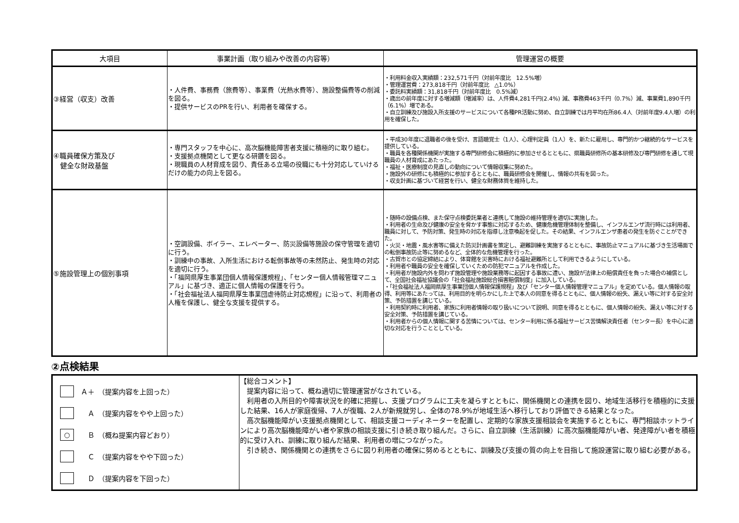| 大項目 | 事業計画（取り組みや改善の内容等） | 管理運営の概要 |
| --- | --- | --- |
| ③経営（収支）改善 | ・人件費、事務費（旅費等）、事業費（光熱水費等）、施設整備費等の削減を図る。 ・提供サービスのPRを行い、利用者を確保する。 | ・利用料金収入実績額：232,571千円（対前年度比 12.5%増） ・管理運営費：273,818千円（対前年度比 △1.0%） ・委託料実績額：31,818千円（対前年度比 0.5%減） ・歳出の前年度に対する増減額（増減率）は、人件費4,281千円(2.4%) 減、事務費463千円（0.7%）減、事業費1,890千円（6.1%）増である。 ・自立訓練及び施設入所支援のサービスについて各種PR活動に努め、自立訓練では月平均在所86.4人（対前年度9.4人増）の利用を確保した。 |
| ④職員確保方策及び 健全な財政基盤 | ・専門スタッフを中心に、高次脳機能障害者支援に積極的に取り組む。 ・支援拠点機関として更なる研鑽を図る。 ・現職員の人材育成を図り、責任ある立場の役職にも十分対応していけるだけの能力の向上を図る。 | ・平成30年度に退職者の後を受け、言語聴覚士（1人）、心理判定員（1人）を、新たに雇用し、専門的かつ継続的なサービスを提供している。 ・職員を各種関係機関が実施する専門研修会に積極的に参加させるとともに、県職員研修所の基本研修及び専門研修を通して現職員の人材育成にあたった。 ・福祉・医療制度の見直しの動向について情報収集に努めた。 ・施設外の研修にも積極的に参加するとともに、職員研修会を開催し、情報の共有を図った。 ・収支計画に基づいて経営を行い、健全な財務体質を維持した。 |
| ⑤施設管理上の個別事項 | ・空調設備、ボイラー、エレベーター、防災設備等施設の保守管理を適切に行う。 ・訓練中の事故、入所生活における転倒事故等の未然防止、発生時の対応を適切に行う。 ・「福岡県厚生事業団個人情報保護規程」、「センター個人情報管理マニュアル」に基づき、適正に個人情報の保護を行う。 ・「社会福祉法人福岡県厚生事業団虐待防止対応規程」に沿って、利用者の人権を保護し、健全な支援を提供する。 | ・随時の設備点検、また保守点検委託業者と連携して施設の維持管理を適切に実施した。 ・利用者の生命及び健康の安全を脅かす事態に対応するため、健康危機管理体制を整備し、インフルエンザ流行時には利用者、職員に対して、予防対策、発生時の対応を指導し注意喚起を促した。その結果、インフルエンザ患者の発生を防ぐことができた。 ・火災・地震・風水害等に備えた防災計画書を策定し、避難訓練を実施するとともに、事故防止マニュアルに基づき生活場面での転倒事故防止等に努めるなど、全体的な危機管理を行った。 ・古賀市との協定締結により、体育館を災害時における福祉避難所として利用できるようにしている。 ・利用者や職員の安全を確保していくための防犯マニュアルを作成した。 ・利用者が施設内外を問わず施設管理や施設業務等に起因する事故に遭い、施設が法律上の賠償責任を負った場合の補償として、全国社会福祉協議会の「社会福祉施設総合損害賠償制度」に加入している。 ・「社会福祉法人福岡県厚生事業団個人情報保護規程」及び「センター個人情報管理マニュアル」を定めている。個人情報の取得、利用等にあたっては、利用目的を明らかにした上で本人の同意を得るとともに、個人情報の紛失、漏えい等に対する安全対策、予防措置を講じている。 ・利用契約時に利用者、家族に利用者情報の取り扱いについて説明、同意を得るとともに、個人情報の紛失、漏えい等に対する安全対策、予防措置を講じている。 ・利用者からの個人情報に関する苦情については、センター利用に係る福祉サービス苦情解決責任者（センター長）を中心に適切な対応を行うこととしている。 |
②点検結果
| Ａ＋ （提案内容を上回った） Ａ （提案内容をやや上回った） ○ Ｂ （概ね提案内容どおり） Ｃ （提案内容をやや下回った） Ｄ （提案内容を下回った） | 【総合コメント】 提案内容に沿って、概ね適切に管理運営がなされている。 利用者の入所目的や障害状況を的確に把握し、支援プログラムに工夫を凝らすとともに、関係機関との連携を図り、地域生活移行を積極的に支援した結果、16人が家庭復帰、7人が復職、2人が新規就労し、全体の78.9%が地域生活へ移行しており評価できる結果となった。 高次脳機能障がい支援拠点機関として、相談支援コーディネーターを配置し、定期的な家族支援相談会を実施するとともに、専門相談ホットラインにより高次脳機能障がい者や家族の相談支援に引き続き取り組んだ。さらに、自立訓練（生活訓練）に高次脳機能障がい者、発達障がい者を積極的に受け入れ、訓練に取り組んだ結果、利用者の増につながった。 引き続き、関係機関との連携をさらに図り利用者の確保に努めるとともに、訓練及び支援の質の向上を目指して施設運営に取り組む必要がある。 |